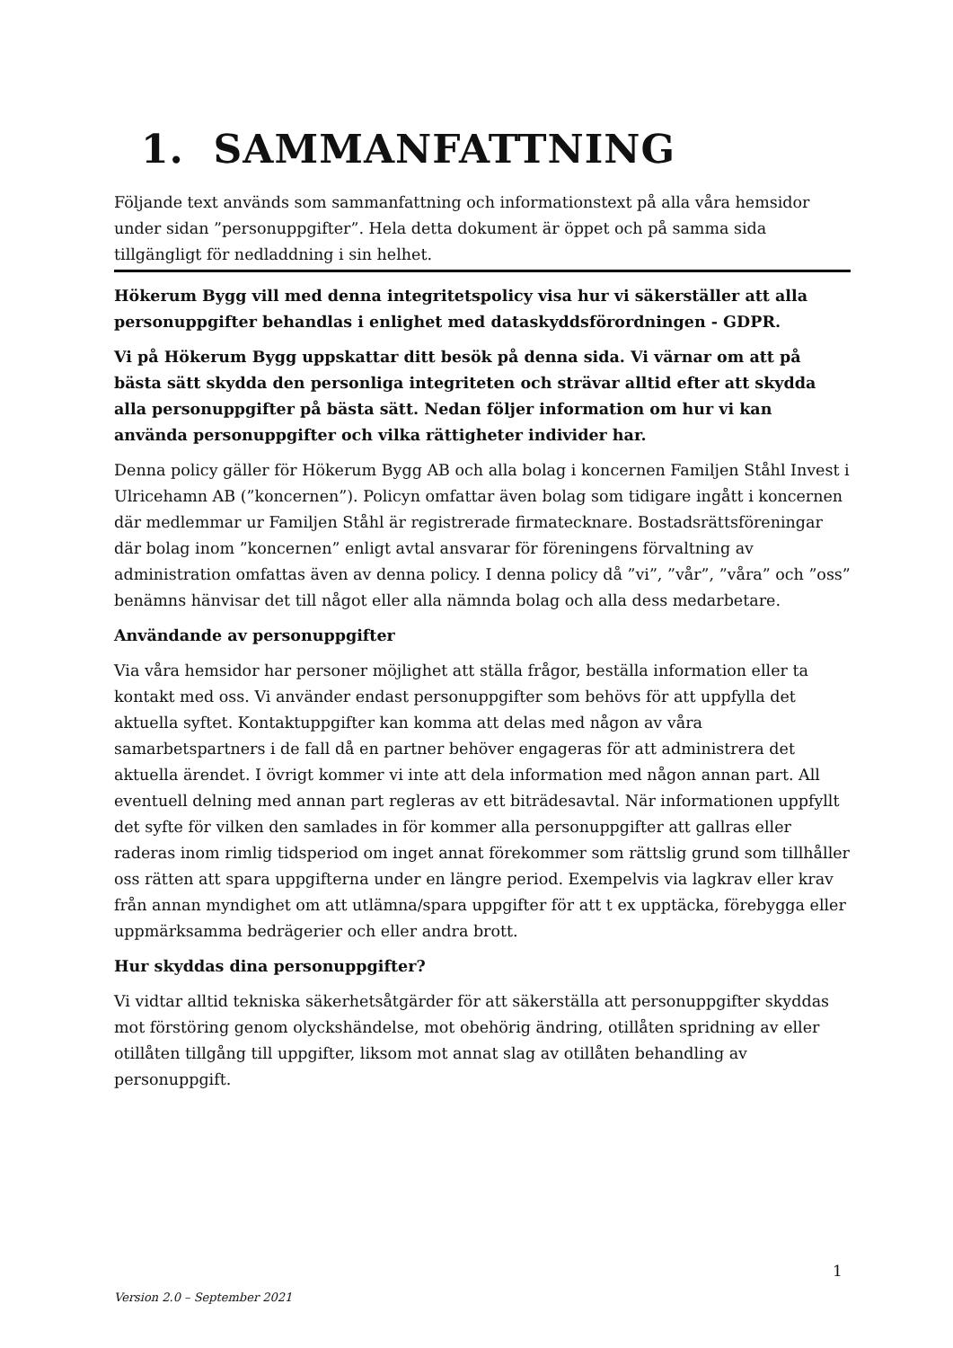1. SAMMANFATTNING
Följande text används som sammanfattning och informationstext på alla våra hemsidor under sidan ”personuppgifter”. Hela detta dokument är öppet och på samma sida tillgängligt för nedladdning i sin helhet.
Hökerum Bygg vill med denna integritetspolicy visa hur vi säkerställer att alla personuppgifter behandlas i enlighet med dataskyddsförordningen - GDPR.
Vi på Hökerum Bygg uppskattar ditt besök på denna sida. Vi värnar om att på bästa sätt skydda den personliga integriteten och strävar alltid efter att skydda alla personuppgifter på bästa sätt. Nedan följer information om hur vi kan använda personuppgifter och vilka rättigheter individer har.
Denna policy gäller för Hökerum Bygg AB och alla bolag i koncernen Familjen Ståhl Invest i Ulricehamn AB (”koncernen”). Policyn omfattar även bolag som tidigare ingått i koncernen där medlemmar ur Familjen Ståhl är registrerade firmatecknare. Bostadsrättsföreningar där bolag inom ”koncernen” enligt avtal ansvarar för föreningens förvaltning av administration omfattas även av denna policy. I denna policy då ”vi”, ”vår”, ”våra” och ”oss” benämns hänvisar det till något eller alla nämnda bolag och alla dess medarbetare.
Användande av personuppgifter
Via våra hemsidor har personer möjlighet att ställa frågor, beställa information eller ta kontakt med oss. Vi använder endast personuppgifter som behövs för att uppfylla det aktuella syftet. Kontaktuppgifter kan komma att delas med någon av våra samarbetspartners i de fall då en partner behöver engageras för att administrera det aktuella ärendet. I övrigt kommer vi inte att dela information med någon annan part. All eventuell delning med annan part regleras av ett biträdesavtal. När informationen uppfyllt det syfte för vilken den samlades in för kommer alla personuppgifter att gallras eller raderas inom rimlig tidsperiod om inget annat förekommer som rättslig grund som tillhåller oss rätten att spara uppgifterna under en längre period. Exempelvis via lagkrav eller krav från annan myndighet om att utlämna/spara uppgifter för att t ex upptäcka, förebygga eller uppmärksamma bedrägerier och eller andra brott.
Hur skyddas dina personuppgifter?
Vi vidtar alltid tekniska säkerhetsåtgärder för att säkerställa att personuppgifter skyddas mot förstöring genom olyckshändelse, mot obehörig ändring, otillåten spridning av eller otillåten tillgång till uppgifter, liksom mot annat slag av otillåten behandling av personuppgift.
1
Version 2.0 – September 2021